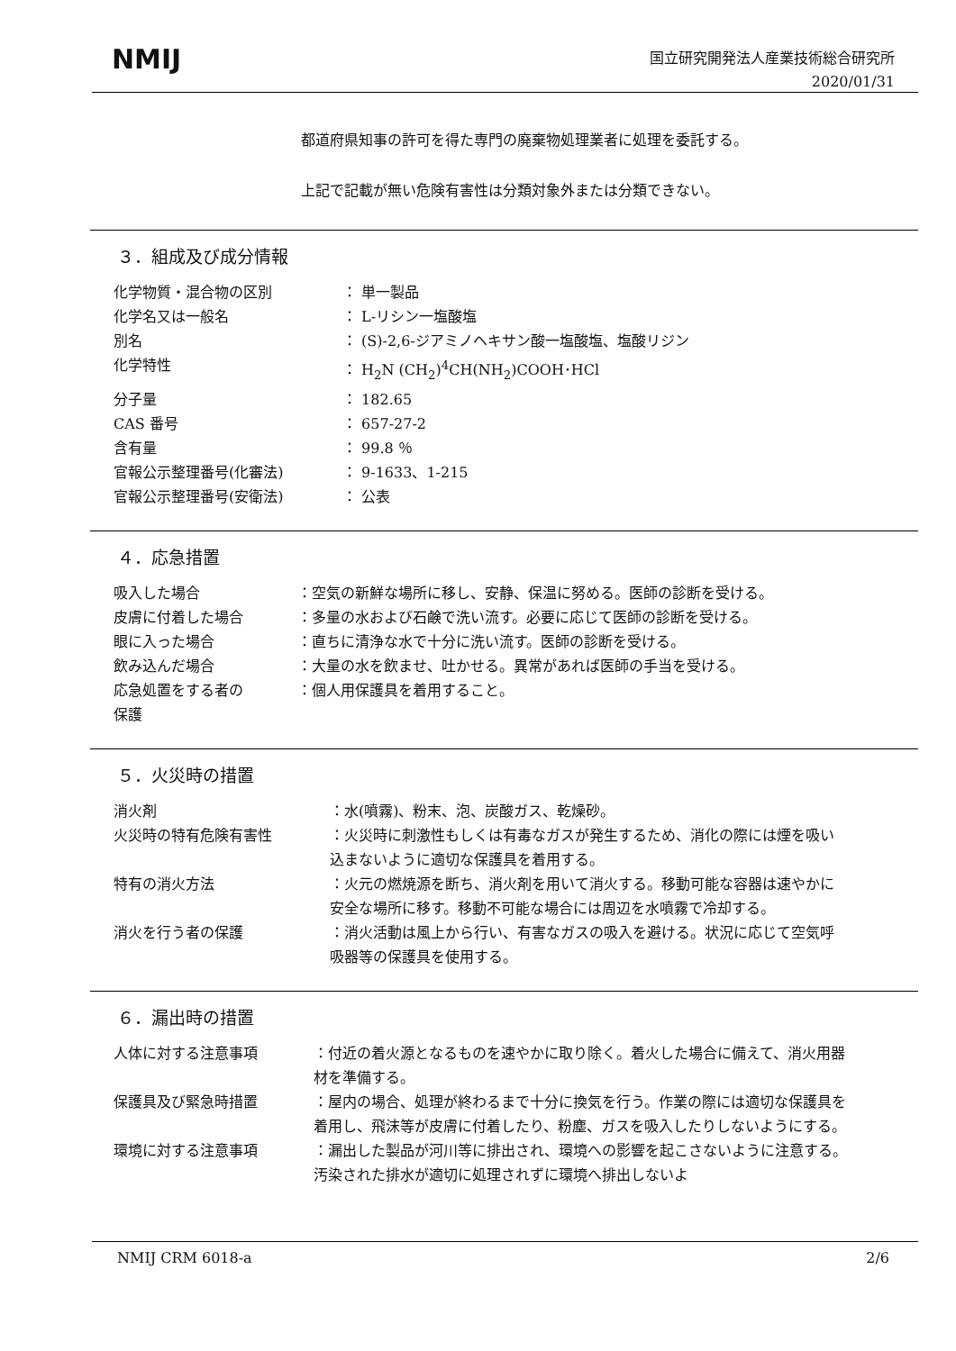NMIJ
国立研究開発法人産業技術総合研究所
2020/01/31
都道府県知事の許可を得た専門の廃棄物処理業者に処理を委託する。
上記で記載が無い危険有害性は分類対象外または分類できない。
３．組成及び成分情報
| 化学物質・混合物の区別 | ： 単一製品 |
| 化学名又は一般名 | ： L-リシン一塩酸塩 |
| 別名 | ： (S)-2,6-ジアミノヘキサン酸一塩酸塩、塩酸リジン |
| 化学特性 | ： H<sub>2</sub>N (CH<sub>2</sub>)<sup>4</sup>CH(NH<sub>2</sub>)COOH･HCl |
| 分子量 | ： 182.65 |
| CAS 番号 | ： 657-27-2 |
| 含有量 | ： 99.8 ％ |
| 官報公示整理番号(化審法) | ： 9-1633、1-215 |
| 官報公示整理番号(安衛法) | ： 公表 |
４．応急措置
| 吸入した場合 | ：空気の新鮮な場所に移し、安静、保温に努める。医師の診断を受ける。 |
| 皮膚に付着した場合 | ：多量の水および石鹸で洗い流す。必要に応じて医師の診断を受ける。 |
| 眼に入った場合 | ：直ちに清浄な水で十分に洗い流す。医師の診断を受ける。 |
| 飲み込んだ場合 | ：大量の水を飲ませ、吐かせる。異常があれば医師の手当を受ける。 |
| 応急処置をする者の 保護 | ：個人用保護具を着用すること。 |
５．火災時の措置
| 消火剤 | ：水(噴霧)、粉末、泡、炭酸ガス、乾燥砂。 |
| 火災時の特有危険有害性 | ：火災時に刺激性もしくは有毒なガスが発生するため、消化の際には煙を吸い込まないように適切な保護具を着用する。 |
| 特有の消火方法 | ：火元の燃焼源を断ち、消火剤を用いて消火する。移動可能な容器は速やかに安全な場所に移す。移動不可能な場合には周辺を水噴霧で冷却する。 |
| 消火を行う者の保護 | ：消火活動は風上から行い、有害なガスの吸入を避ける。状況に応じて空気呼吸器等の保護具を使用する。 |
６．漏出時の措置
| 人体に対する注意事項 | ：付近の着火源となるものを速やかに取り除く。着火した場合に備えて、消火用器材を準備する。 |
| 保護具及び緊急時措置 | ：屋内の場合、処理が終わるまで十分に換気を行う。作業の際には適切な保護具を着用し、飛沫等が皮膚に付着したり、粉塵、ガスを吸入したりしないようにする。 |
| 環境に対する注意事項 | ：漏出した製品が河川等に排出され、環境への影響を起こさないように注意する。汚染された排水が適切に処理されずに環境へ排出しないよ |
NMIJ CRM 6018-a 2/6